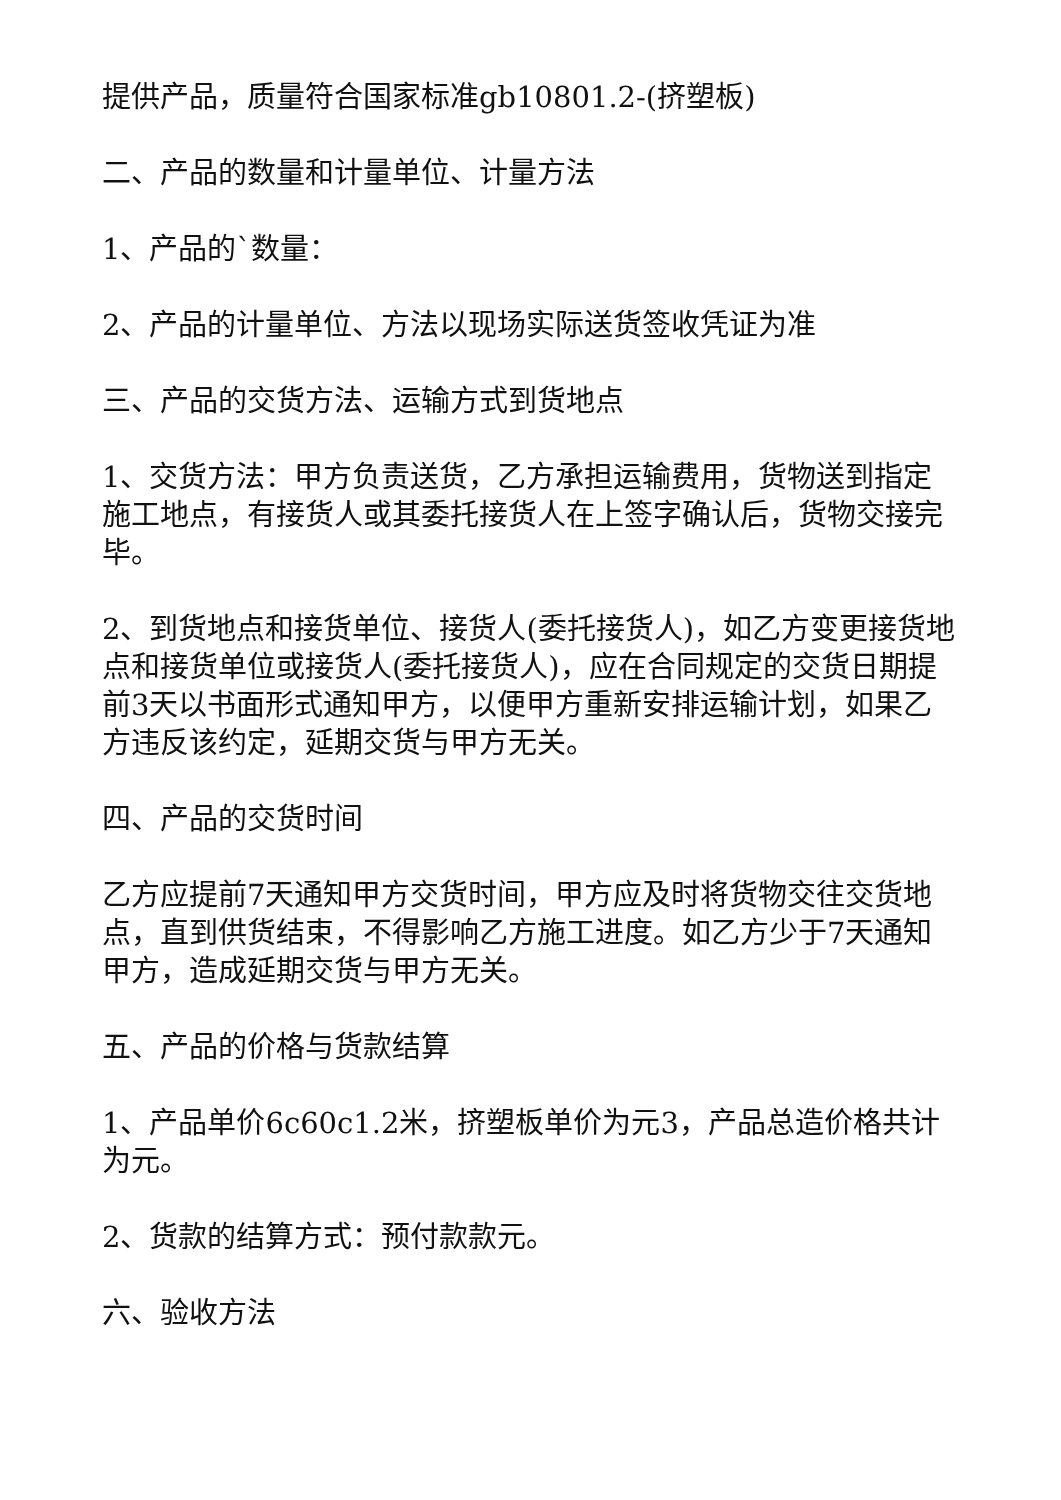提供产品，质量符合国家标准gb10801.2-(挤塑板)
二、产品的数量和计量单位、计量方法
1、产品的`数量：
2、产品的计量单位、方法以现场实际送货签收凭证为准
三、产品的交货方法、运输方式到货地点
1、交货方法：甲方负责送货，乙方承担运输费用，货物送到指定施工地点，有接货人或其委托接货人在上签字确认后，货物交接完毕。
2、到货地点和接货单位、接货人(委托接货人)，如乙方变更接货地点和接货单位或接货人(委托接货人)，应在合同规定的交货日期提前3天以书面形式通知甲方，以便甲方重新安排运输计划，如果乙方违反该约定，延期交货与甲方无关。
四、产品的交货时间
乙方应提前7天通知甲方交货时间，甲方应及时将货物交往交货地点，直到供货结束，不得影响乙方施工进度。如乙方少于7天通知甲方，造成延期交货与甲方无关。
五、产品的价格与货款结算
1、产品单价6c60c1.2米，挤塑板单价为元3，产品总造价格共计为元。
2、货款的结算方式：预付款款元。
六、验收方法